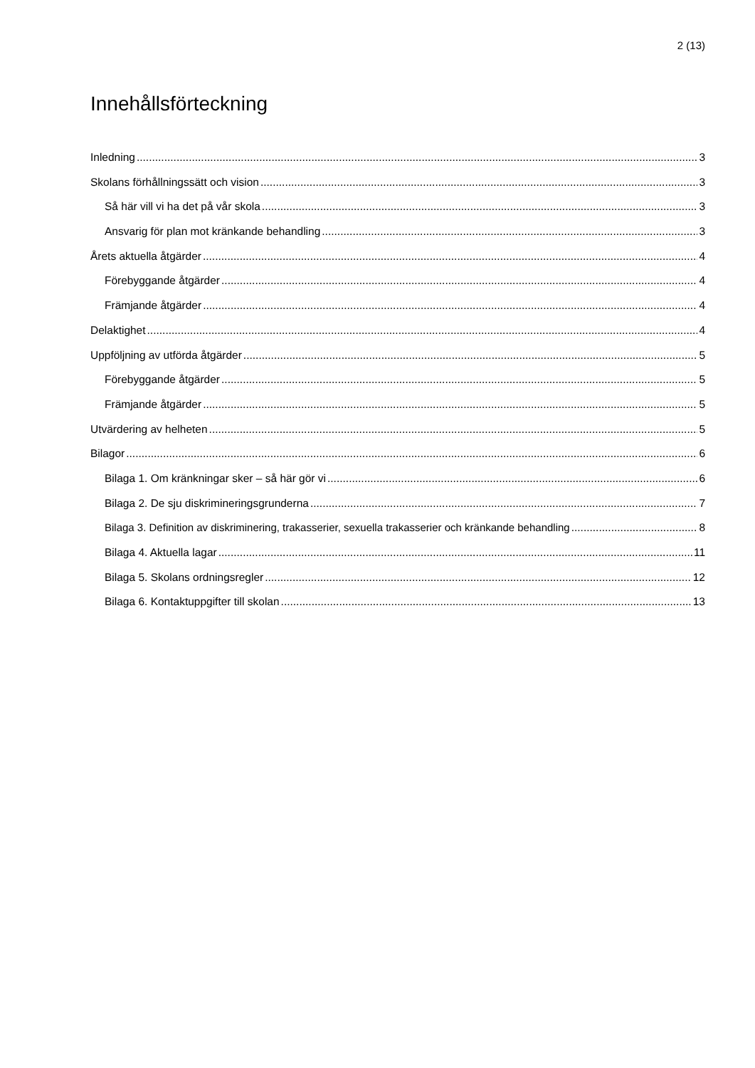2 (13)
Innehållsförteckning
Inledning 3
Skolans förhållningssätt och vision 3
Så här vill vi ha det på vår skola 3
Ansvarig för plan mot kränkande behandling 3
Årets aktuella åtgärder 4
Förebyggande åtgärder 4
Främjande åtgärder 4
Delaktighet 4
Uppföljning av utförda åtgärder 5
Förebyggande åtgärder 5
Främjande åtgärder 5
Utvärdering av helheten 5
Bilagor 6
Bilaga 1. Om kränkningar sker – så här gör vi 6
Bilaga 2. De sju diskrimineringsgrunderna 7
Bilaga 3. Definition av diskriminering, trakasserier, sexuella trakasserier och kränkande behandling 8
Bilaga 4. Aktuella lagar 11
Bilaga 5. Skolans ordningsregler 12
Bilaga 6. Kontaktuppgifter till skolan 13